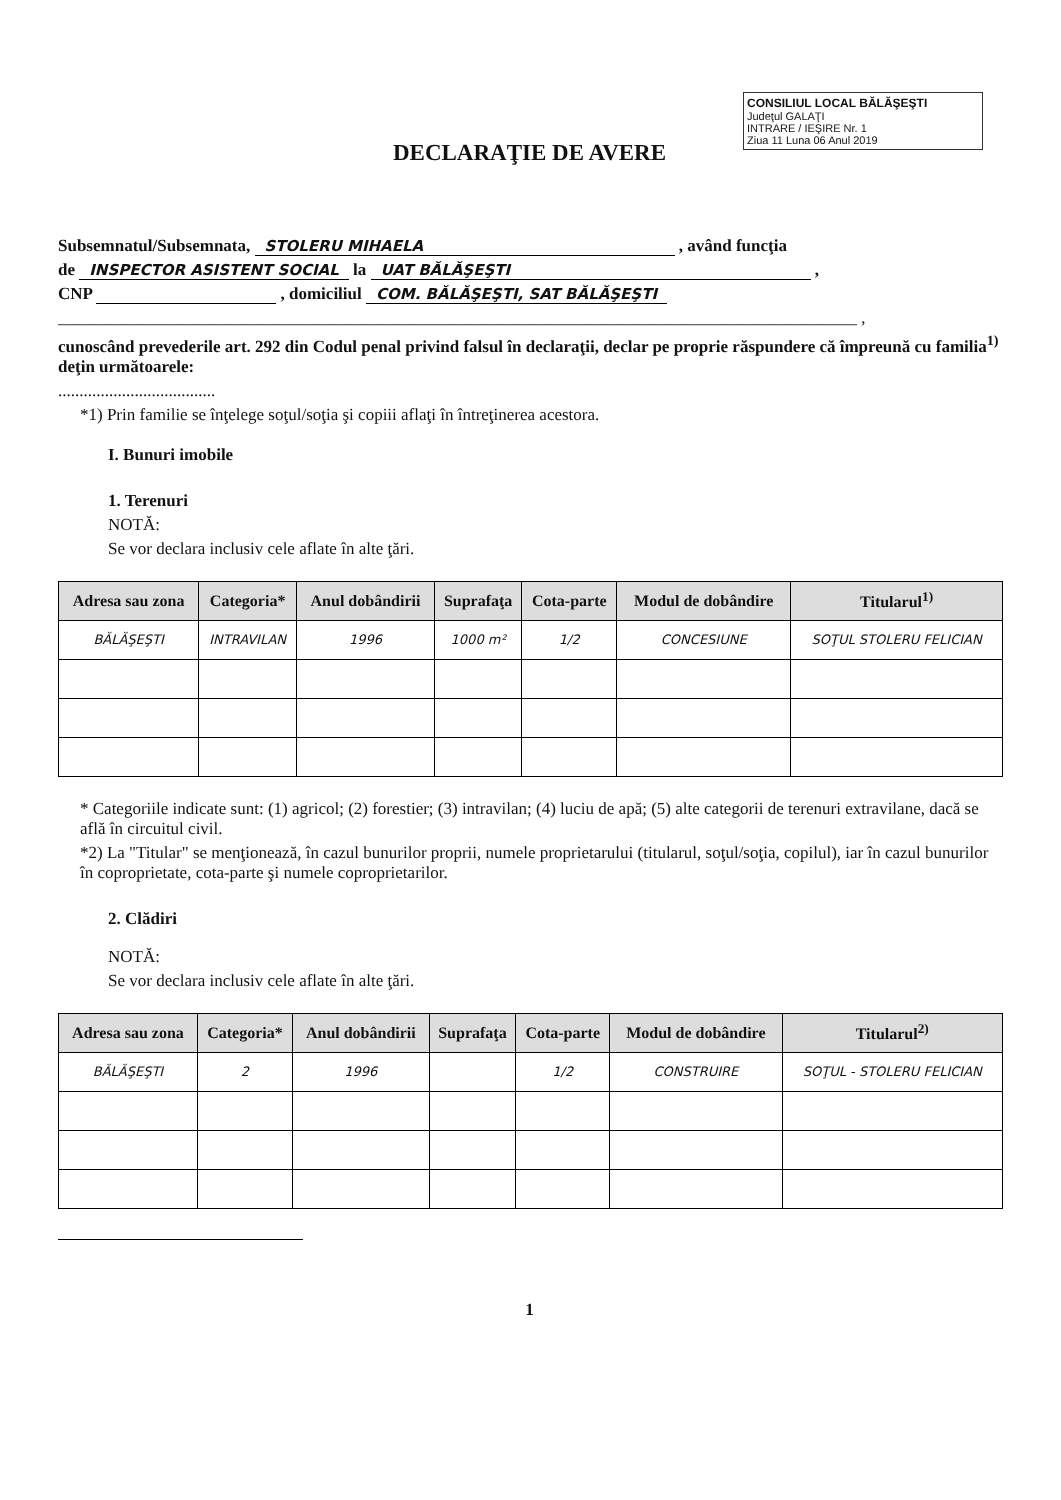CONSILIUL LOCAL BĂLĂŞEŞTI
Judeţul GALAŢI
INTRARE / IEŞIRE Nr. 1
Ziua 11 Luna 06 Anul 2019
DECLARAŢIE DE AVERE
Subsemnatul/Subsemnata, STOLERU MIHAELA , având funcţia
de INSPECTOR ASISTENT SOCIAL la UAT BĂLĂŞEŞTI ,
CNP , domiciliul COM. BĂLĂŞEŞTI, SAT BĂLĂŞEŞTI
______________________________________________________________________________________________ ,
cunoscând prevederile art. 292 din Codul penal privind falsul în declaraţii, declar pe proprie răspundere că împreună cu familia<sup>1)</sup> deţin următoarele:
.....................................
*1) Prin familie se înţelege soţul/soţia şi copiii aflaţi în întreţinerea acestora.
I. Bunuri imobile
1. Terenuri
NOTĂ:
Se vor declara inclusiv cele aflate în alte ţări.
| Adresa sau zona | Categoria* | Anul dobândirii | Suprafaţa | Cota-parte | Modul de dobândire | Titularul<sup>1)</sup> |
| --- | --- | --- | --- | --- | --- | --- |
| BĂLĂŞEŞTI | INTRAVILAN | 1996 | 1000 m² | 1/2 | CONCESIUNE | SOŢUL STOLERU FELICIAN |
* Categoriile indicate sunt: (1) agricol; (2) forestier; (3) intravilan; (4) luciu de apă; (5) alte categorii de terenuri extravilane, dacă se află în circuitul civil.
*2) La "Titular" se menţionează, în cazul bunurilor proprii, numele proprietarului (titularul, soţul/soţia, copilul), iar în cazul bunurilor în coproprietate, cota-parte şi numele coproprietarilor.
2. Clădiri
NOTĂ:
Se vor declara inclusiv cele aflate în alte ţări.
| Adresa sau zona | Categoria* | Anul dobândirii | Suprafaţa | Cota-parte | Modul de dobândire | Titularul<sup>2)</sup> |
| --- | --- | --- | --- | --- | --- | --- |
| BĂLĂŞEŞTI | 2 | 1996 | | 1/2 | CONSTRUIRE | SOŢUL - STOLERU FELICIAN |
1